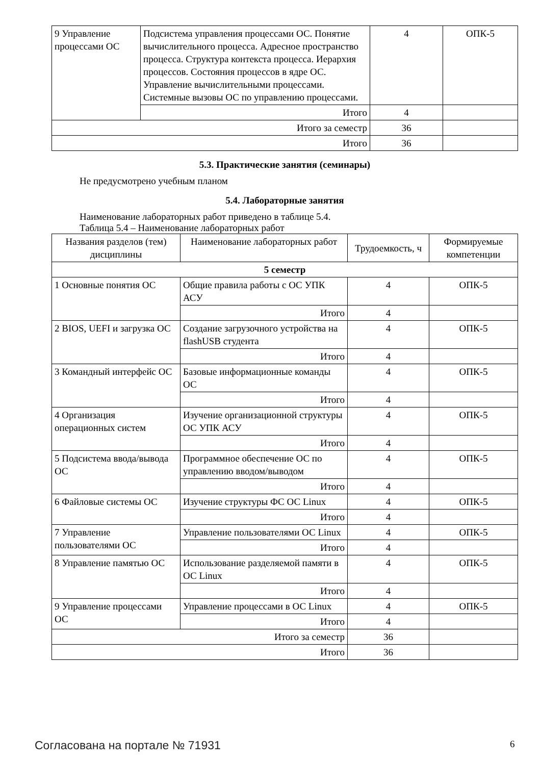| 9 Управление процессами ОС | Подсистема управления процессами ОС. Понятие вычислительного процесса. Адресное пространство процесса. Структура контекста процесса. Иерархия процессов. Состояния процессов в ядре ОС. Управление вычислительными процессами. Системные вызовы ОС по управлению процессами. | 4 | ОПК-5 |
| | Итого | 4 | |
| Итого за семестр | | 36 | |
| Итого | | 36 | |
5.3. Практические занятия (семинары)
Не предусмотрено учебным планом
5.4. Лабораторные занятия
Наименование лабораторных работ приведено в таблице 5.4.
Таблица 5.4 – Наименование лабораторных работ
| Названия разделов (тем) дисциплины | Наименование лабораторных работ | Трудоемкость, ч | Формируемые компетенции |
| --- | --- | --- | --- |
| 5 семестр | | | |
| 1 Основные понятия ОС | Общие правила работы с ОС УПК АСУ | 4 | ОПК-5 |
| | Итого | 4 | |
| 2 BIOS, UEFI и загрузка ОС | Создание загрузочного устройства на flashUSB студента | 4 | ОПК-5 |
| | Итого | 4 | |
| 3 Командный интерфейс ОС | Базовые информационные команды ОС | 4 | ОПК-5 |
| | Итого | 4 | |
| 4 Организация операционных систем | Изучение организационной структуры ОС УПК АСУ | 4 | ОПК-5 |
| | Итого | 4 | |
| 5 Подсистема ввода/вывода ОС | Программное обеспечение ОС по управлению вводом/выводом | 4 | ОПК-5 |
| | Итого | 4 | |
| 6 Файловые системы ОС | Изучение структуры ФС ОС Linux | 4 | ОПК-5 |
| | Итого | 4 | |
| 7 Управление пользователями ОС | Управление пользователями ОС Linux | 4 | ОПК-5 |
| | Итого | 4 | |
| 8 Управление памятью ОС | Использование разделяемой памяти в ОС Linux | 4 | ОПК-5 |
| | Итого | 4 | |
| 9 Управление процессами ОС | Управление процессами в ОС Linux | 4 | ОПК-5 |
| | Итого | 4 | |
| Итого за семестр | | 36 | |
| Итого | | 36 | |
Согласована на портале № 71931 6